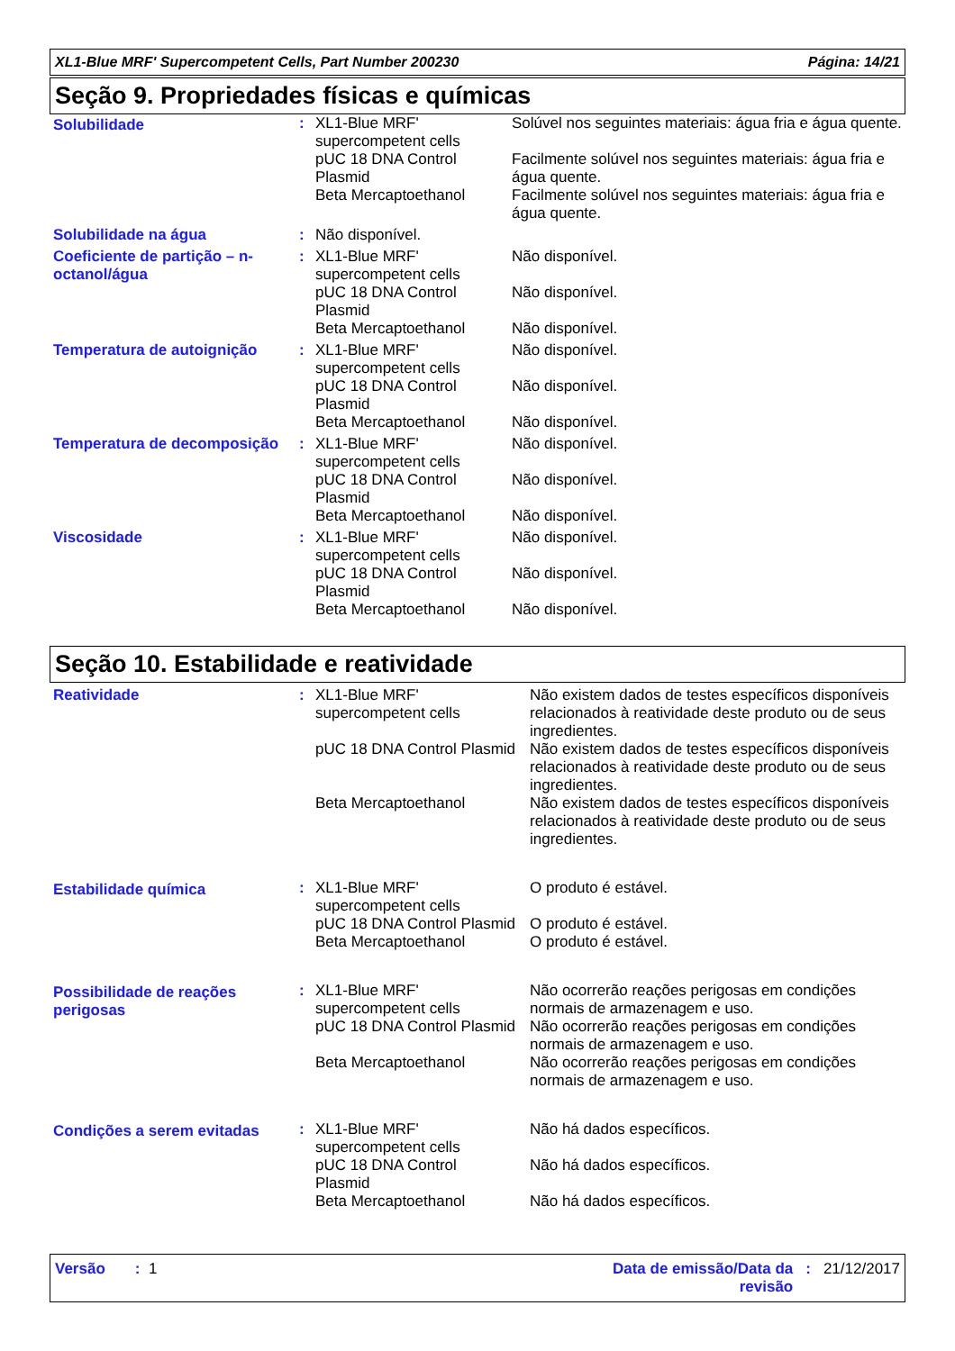XL1-Blue MRF' Supercompetent Cells, Part Number 200230 Página: 14/21
Seção 9. Propriedades físicas e químicas
| Solubilidade | : | XL1-Blue MRF' supercompetent cells | Solúvel nos seguintes materiais: água fria e água quente. |
| | | pUC 18 DNA Control Plasmid | Facilmente solúvel nos seguintes materiais: água fria e água quente. |
| | | Beta Mercaptoethanol | Facilmente solúvel nos seguintes materiais: água fria e água quente. |
| Solubilidade na água | : | Não disponível. | |
| Coeficiente de partição – n-octanol/água | : | XL1-Blue MRF' supercompetent cells | Não disponível. |
| | | pUC 18 DNA Control Plasmid | Não disponível. |
| | | Beta Mercaptoethanol | Não disponível. |
| Temperatura de autoignição | : | XL1-Blue MRF' supercompetent cells | Não disponível. |
| | | pUC 18 DNA Control Plasmid | Não disponível. |
| | | Beta Mercaptoethanol | Não disponível. |
| Temperatura de decomposição | : | XL1-Blue MRF' supercompetent cells | Não disponível. |
| | | pUC 18 DNA Control Plasmid | Não disponível. |
| | | Beta Mercaptoethanol | Não disponível. |
| Viscosidade | : | XL1-Blue MRF' supercompetent cells | Não disponível. |
| | | pUC 18 DNA Control Plasmid | Não disponível. |
| | | Beta Mercaptoethanol | Não disponível. |
Seção 10. Estabilidade e reatividade
| Reatividade | : | XL1-Blue MRF' supercompetent cells | Não existem dados de testes específicos disponíveis relacionados à reatividade deste produto ou de seus ingredientes. |
| | | pUC 18 DNA Control Plasmid | Não existem dados de testes específicos disponíveis relacionados à reatividade deste produto ou de seus ingredientes. |
| | | Beta Mercaptoethanol | Não existem dados de testes específicos disponíveis relacionados à reatividade deste produto ou de seus ingredientes. |
| Estabilidade química | : | XL1-Blue MRF' supercompetent cells | O produto é estável. |
| | | pUC 18 DNA Control Plasmid | O produto é estável. |
| | | Beta Mercaptoethanol | O produto é estável. |
| Possibilidade de reações perigosas | : | XL1-Blue MRF' supercompetent cells | Não ocorrerão reações perigosas em condições normais de armazenagem e uso. |
| | | pUC 18 DNA Control Plasmid | Não ocorrerão reações perigosas em condições normais de armazenagem e uso. |
| | | Beta Mercaptoethanol | Não ocorrerão reações perigosas em condições normais de armazenagem e uso. |
| Condições a serem evitadas | : | XL1-Blue MRF' supercompetent cells | Não há dados específicos. |
| | | pUC 18 DNA Control Plasmid | Não há dados específicos. |
| | | Beta Mercaptoethanol | Não há dados específicos. |
Versão : 1 Data de emissão/Data da revisão: 21/12/2017